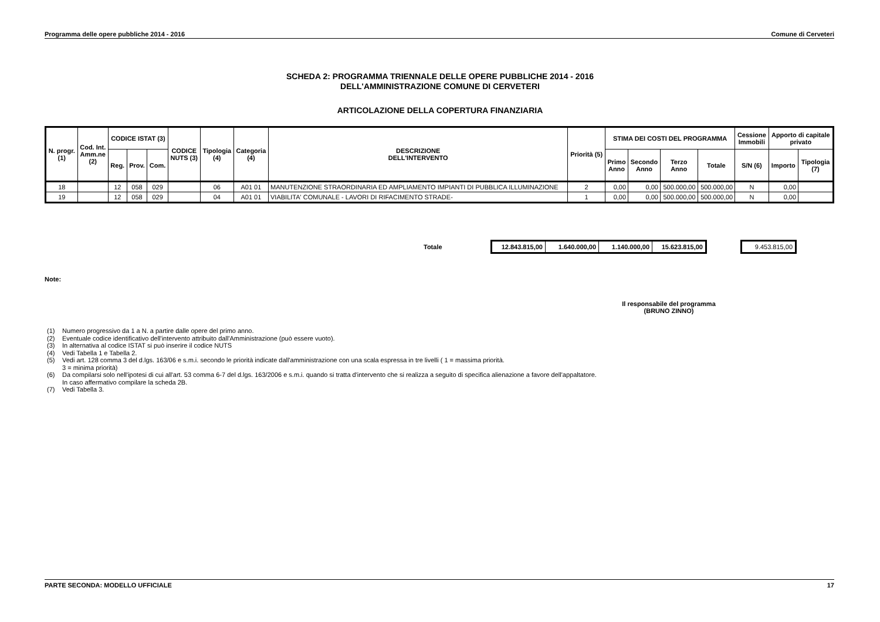Programma delle opere pubbliche 2014 - 2016 Comune di Cerveteri
SCHEDA 2: PROGRAMMA TRIENNALE DELLE OPERE PUBBLICHE 2014 - 2016
DELL'AMMINISTRAZIONE COMUNE DI CERVETERI
ARTICOLAZIONE DELLA COPERTURA FINANZIARIA
| N. progr. (1) | Cod. Int. Amm.ne (2) | CODICE ISTAT (3) | | | CODICE NUTS (3) | Tipologia (4) | Categoria (4) | DESCRIZIONE DELL'INTERVENTO | Priorità (5) | STIMA DEI COSTI DEL PROGRAMMA | | | | Cessione Immobili | Apporto di capitale privato | |
| --- | --- | --- | --- | --- | --- | --- | --- | --- | --- | --- | --- | --- | --- | --- | --- | --- |
| | | Reg. | Prov. | Com. | | | | | | Primo Anno | Secondo Anno | Terzo Anno | Totale | S/N (6) | Importo | Tipologia (7) |
| 18 | | 12 | 058 | 029 | | 06 | A01 01 | MANUTENZIONE STRAORDINARIA ED AMPLIAMENTO IMPIANTI DI PUBBLICA ILLUMINAZIONE | 2 | 0,00 | 0,00 | 500.000,00 | 500.000,00 | N | 0,00 | |
| 19 | | 12 | 058 | 029 | | 04 | A01 01 | VIABILITA' COMUNALE - LAVORI DI RIFACIMENTO STRADE- | 1 | 0,00 | 0,00 | 500.000,00 | 500.000,00 | N | 0,00 | |
Totale
| 12.843.815,00 | 1.640.000,00 | 1.140.000,00 | 15.623.815,00 |
| 9.453.815,00 |
Note:
Il responsabile del programma
(BRUNO ZINNO)
(1) Numero progressivo da 1 a N. a partire dalle opere del primo anno.
(2) Eventuale codice identificativo dell'intervento attribuito dall'Amministrazione (può essere vuoto).
(3) In alternativa al codice ISTAT si può inserire il codice NUTS
(4) Vedi Tabella 1 e Tabella 2.
(5) Vedi art. 128 comma 3 del d.lgs. 163/06 e s.m.i. secondo le priorità indicate dall'amministrazione con una scala espressa in tre livelli ( 1 = massima priorità.
3 = minima priorità)
(6) Da compilarsi solo nell'ipotesi di cui all'art. 53 comma 6-7 del d.lgs. 163/2006 e s.m.i. quando si tratta d'intervento che si realizza a seguito di specifica alienazione a favore dell'appaltatore.
In caso affermativo compilare la scheda 2B.
(7) Vedi Tabella 3.
PARTE SECONDA: MODELLO UFFICIALE 17